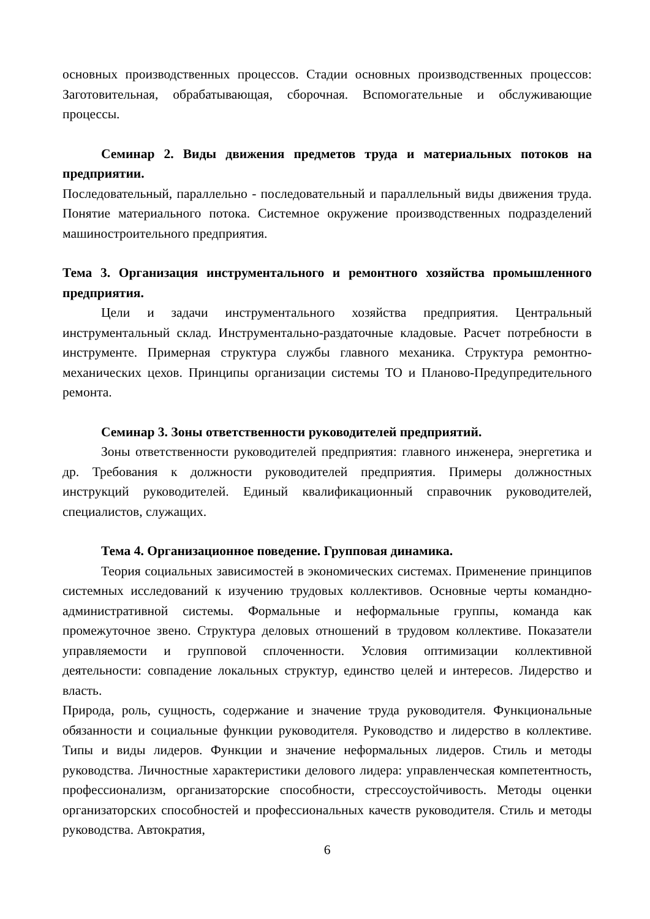основных производственных процессов. Стадии основных производственных процессов: Заготовительная, обрабатывающая, сборочная. Вспомогательные и обслуживающие процессы.
Семинар 2. Виды движения предметов труда и материальных потоков на предприятии.
Последовательный, параллельно - последовательный и параллельный виды движения труда. Понятие материального потока. Системное окружение производственных подразделений машиностроительного предприятия.
Тема 3. Организация инструментального и ремонтного хозяйства промышленного предприятия.
Цели и задачи инструментального хозяйства предприятия. Центральный инструментальный склад. Инструментально-раздаточные кладовые. Расчет потребности в инструменте. Примерная структура службы главного механика. Структура ремонтно-механических цехов. Принципы организации системы ТО и Планово-Предупредительного ремонта.
Семинар 3. Зоны ответственности руководителей предприятий.
Зоны ответственности руководителей предприятия: главного инженера, энергетика и др. Требования к должности руководителей предприятия. Примеры должностных инструкций руководителей. Единый квалификационный справочник руководителей, специалистов, служащих.
Тема 4. Организационное поведение. Групповая динамика.
Теория социальных зависимостей в экономических системах. Применение принципов системных исследований к изучению трудовых коллективов. Основные черты командно-административной системы. Формальные и неформальные группы, команда как промежуточное звено. Структура деловых отношений в трудовом коллективе. Показатели управляемости и групповой сплоченности. Условия оптимизации коллективной деятельности: совпадение локальных структур, единство целей и интересов. Лидерство и власть.
Природа, роль, сущность, содержание и значение труда руководителя. Функциональные обязанности и социальные функции руководителя. Руководство и лидерство в коллективе. Типы и виды лидеров. Функции и значение неформальных лидеров. Стиль и методы руководства. Личностные характеристики делового лидера: управленческая компетентность, профессионализм, организаторские способности, стрессоустойчивость. Методы оценки организаторских способностей и профессиональных качеств руководителя. Стиль и методы руководства. Автократия,
6